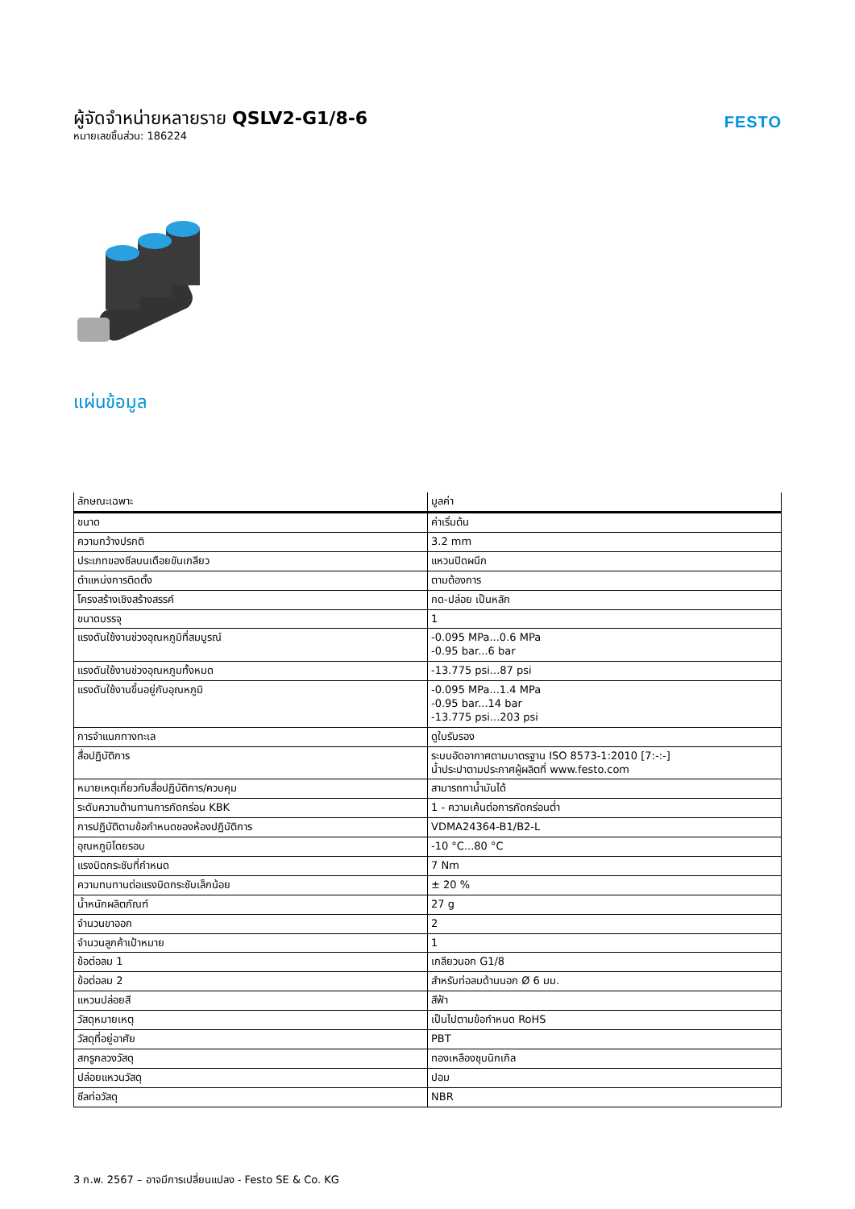ผู้จัดจำหน่ายหลายราย QSLV2-G1/8-6
หมายเลขชิ้นส่วน: 186224
FESTO
แผ่นข้อมูล
| ลักษณะเฉพาะ | มูลค่า |
| --- | --- |
| ขนาด | ค่าเริ่มต้น |
| ความกว้างปรกติ | 3.2 mm |
| ประเภทของซีลบนเดือยขันเกลียว | แหวนปิดผนึก |
| ตำแหน่งการติดตั้ง | ตามต้องการ |
| โครงสร้างเชิงสร้างสรรค์ | กด-ปล่อย เป็นหลัก |
| ขนาดบรรจุ | 1 |
| แรงดันใช้งานช่วงอุณหภูมิที่สมบูรณ์ | -0.095 MPa...0.6 MPa -0.95 bar...6 bar |
| แรงดันใช้งานช่วงอุณหภูมทั้งหมด | -13.775 psi...87 psi |
| แรงดันใช้งานขึ้นอยู่กับอุณหภูมิ | -0.095 MPa...1.4 MPa -0.95 bar...14 bar -13.775 psi...203 psi |
| การจำแนกทางทะเล | ดูใบรับรอง |
| สื่อปฏิบัติการ | ระบบอัดอากาศตามมาตรฐาน ISO 8573-1:2010 [7:-:-] น้ำประปาตามประกาศผู้ผลิตที่ www.festo.com |
| หมายเหตุเกี่ยวกับสื่อปฏิบัติการ/ควบคุม | สามารถทาน้ำมันได้ |
| ระดับความต้านทานการกัดกร่อน KBK | 1 - ความเค้นต่อการกัดกร่อนต่ำ |
| การปฏิบัติตามข้อกำหนดของห้องปฏิบัติการ | VDMA24364-B1/B2-L |
| อุณหภูมิโดยรอบ | -10 °C...80 °C |
| แรงบิดกระชับที่กำหนด | 7 Nm |
| ความทนทานต่อแรงบิดกระชับเล็กน้อย | ± 20 % |
| น้ำหนักผลิตภัณฑ์ | 27 g |
| จำนวนขาออก | 2 |
| จำนวนลูกค้าเป้าหมาย | 1 |
| ข้อต่อลม 1 | เกลียวนอก G1/8 |
| ข้อต่อลม 2 | สำหรับท่อลมด้านนอก Ø 6 มม. |
| แหวนปล่อยสี | สีฟ้า |
| วัสดุหมายเหตุ | เป็นไปตามข้อกำหนด RoHS |
| วัสดุที่อยู่อาศัย | PBT |
| สกรูกลวงวัสดุ | ทองเหลืองชุบนิกเกิล |
| ปล่อยแหวนวัสดุ | ปอม |
| ซีลท่อวัสดุ | NBR |
3 ก.พ. 2567 – อาจมีการเปลี่ยนแปลง - Festo SE & Co. KG